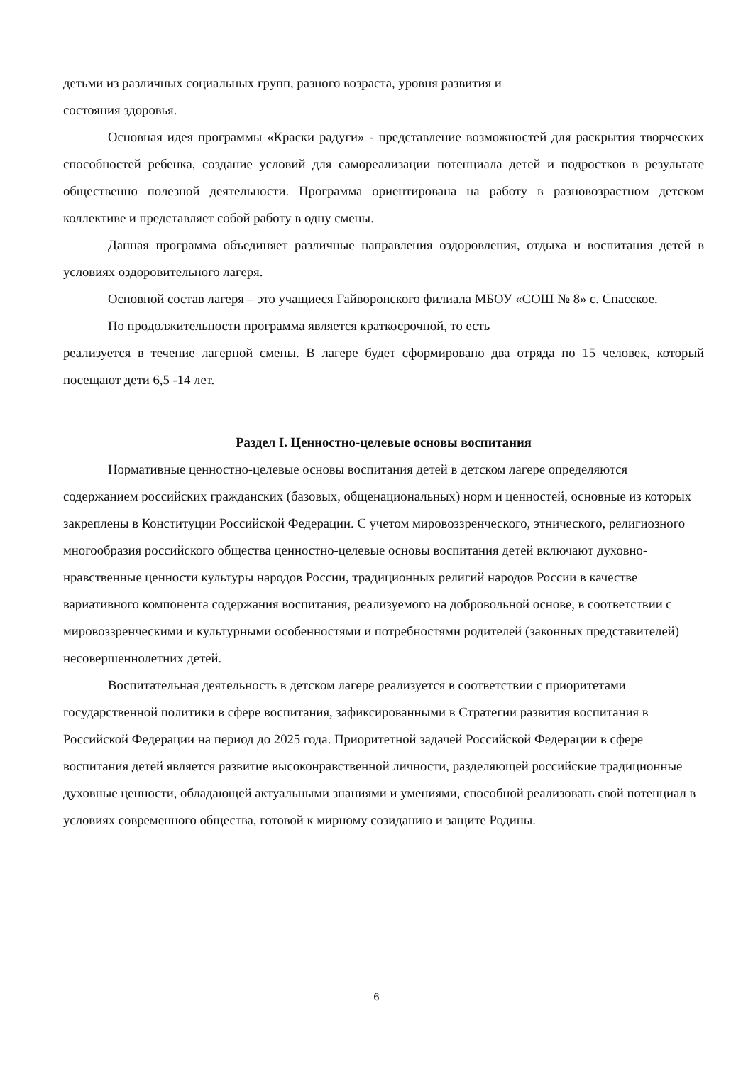детьми из различных социальных групп, разного возраста, уровня развития и
состояния здоровья.
Основная идея программы «Краски радуги» - представление возможностей для раскрытия творческих способностей ребенка, создание условий для самореализации потенциала детей и подростков в результате общественно полезной деятельности. Программа ориентирована на работу в разновозрастном детском коллективе и представляет собой работу в одну смены.
Данная программа объединяет различные направления оздоровления, отдыха и воспитания детей в условиях оздоровительного лагеря.
Основной состав лагеря – это учащиеся Гайворонского филиала МБОУ «СОШ № 8» с. Спасское.
По продолжительности программа является краткосрочной, то есть
реализуется в течение лагерной смены. В лагере будет сформировано два отряда по 15 человек, который посещают дети 6,5 -14 лет.
Раздел I. Ценностно-целевые основы воспитания
Нормативные ценностно-целевые основы воспитания детей в детском лагере определяются содержанием российских гражданских (базовых, общенациональных) норм и ценностей, основные из которых закреплены в Конституции Российской Федерации. С учетом мировоззренческого, этнического, религиозного многообразия российского общества ценностно-целевые основы воспитания детей включают духовно-нравственные ценности культуры народов России, традиционных религий народов России в качестве вариативного компонента содержания воспитания, реализуемого на добровольной основе, в соответствии с мировоззренческими и культурными особенностями и потребностями родителей (законных представителей) несовершеннолетних детей.
Воспитательная деятельность в детском лагере реализуется в соответствии с приоритетами государственной политики в сфере воспитания, зафиксированными в Стратегии развития воспитания в Российской Федерации на период до 2025 года. Приоритетной задачей Российской Федерации в сфере воспитания детей является развитие высоконравственной личности, разделяющей российские традиционные духовные ценности, обладающей актуальными знаниями и умениями, способной реализовать свой потенциал в условиях современного общества, готовой к мирному созиданию и защите Родины.
6